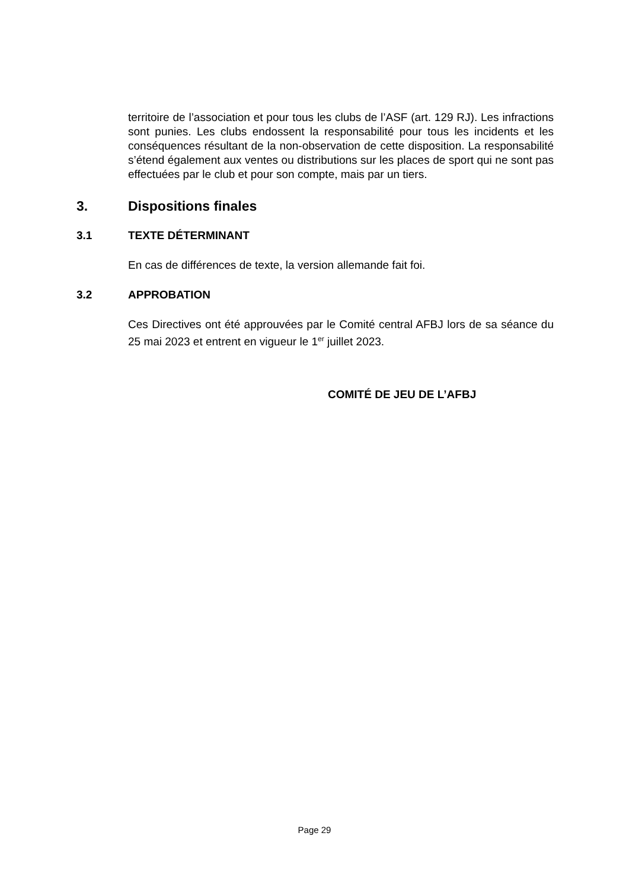territoire de l’association et pour tous les clubs de l’ASF (art. 129 RJ). Les infractions sont punies. Les clubs endossent la responsabilité pour tous les incidents et les conséquences résultant de la non-observation de cette disposition. La responsabilité s’étend également aux ventes ou distributions sur les places de sport qui ne sont pas effectuées par le club et pour son compte, mais par un tiers.
3. Dispositions finales
3.1 TEXTE DÉTERMINANT
En cas de différences de texte, la version allemande fait foi.
3.2 APPROBATION
Ces Directives ont été approuvées par le Comité central AFBJ lors de sa séance du 25 mai 2023 et entrent en vigueur le 1<sup>er</sup> juillet 2023.
COMITÉ DE JEU DE L’AFBJ
Page 29